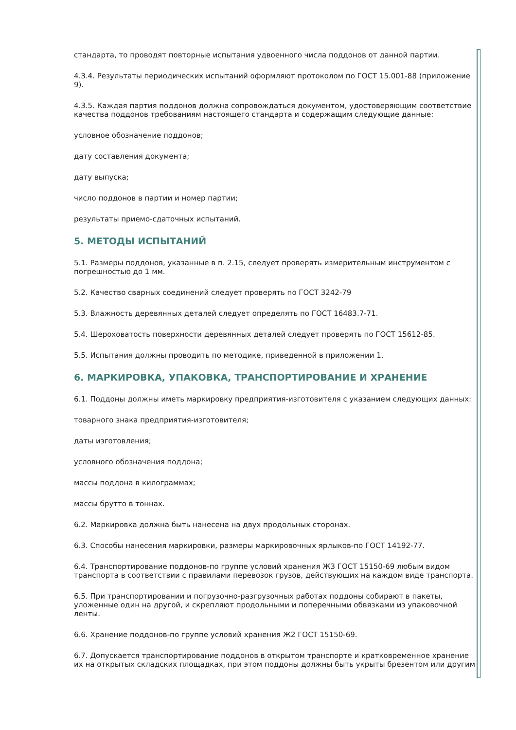стандарта, то проводят повторные испытания удвоенного числа поддонов от данной партии.
4.3.4. Результаты периодических испытаний оформляют протоколом по ГОСТ 15.001-88 (приложение 9).
4.3.5. Каждая партия поддонов должна сопровождаться документом, удостоверяющим соответствие качества поддонов требованиям настоящего стандарта и содержащим следующие данные:
условное обозначение поддонов;
дату составления документа;
дату выпуска;
число поддонов в партии и номер партии;
результаты приемо-сдаточных испытаний.
5. МЕТОДЫ ИСПЫТАНИЙ
5.1. Размеры поддонов, указанные в п. 2.15, следует проверять измерительным инструментом с погрешностью до 1 мм.
5.2. Качество сварных соединений следует проверять по ГОСТ 3242-79
5.3. Влажность деревянных деталей следует определять по ГОСТ 16483.7-71.
5.4. Шероховатость поверхности деревянных деталей следует проверять по ГОСТ 15612-85.
5.5. Испытания должны проводить по методике, приведенной в приложении 1.
6. МАРКИРОВКА, УПАКОВКА, ТРАНСПОРТИРОВАНИЕ И ХРАНЕНИЕ
6.1. Поддоны должны иметь маркировку предприятия-изготовителя с указанием следующих данных:
товарного знака предприятия-изготовителя;
даты изготовления;
условного обозначения поддона;
массы поддона в килограммах;
массы брутто в тоннах.
6.2. Маркировка должна быть нанесена на двух продольных сторонах.
6.3. Способы нанесения маркировки, размеры маркировочных ярлыков-по ГОСТ 14192-77.
6.4. Транспортирование поддонов-по группе условий хранения Ж3 ГОСТ 15150-69 любым видом транспорта в соответствии с правилами перевозок грузов, действующих на каждом виде транспорта.
6.5. При транспортировании и погрузочно-разгрузочных работах поддоны собирают в пакеты, уложенные один на другой, и скрепляют продольными и поперечными обвязками из упаковочной ленты.
6.6. Хранение поддонов-по группе условий хранения Ж2 ГОСТ 15150-69.
6.7. Допускается транспортирование поддонов в открытом транспорте и кратковременное хранение их на открытых складских площадках, при этом поддоны должны быть укрыты брезентом или другим